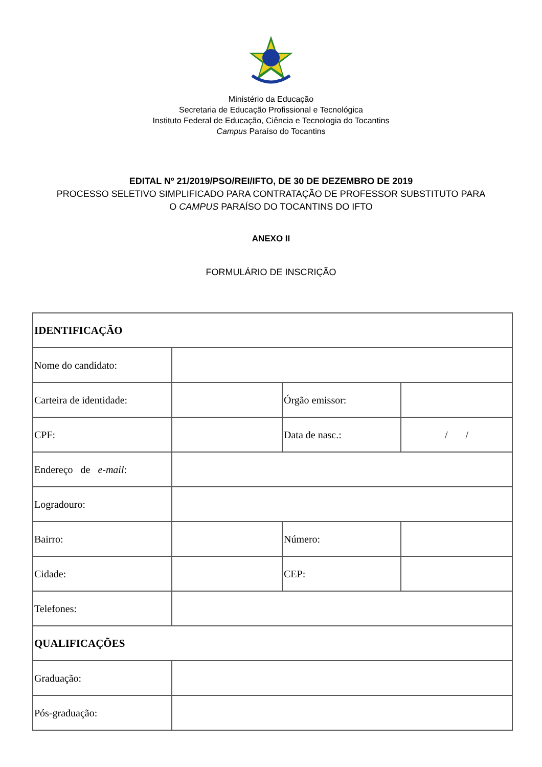Ministério da Educação
Secretaria de Educação Profissional e Tecnológica
Instituto Federal de Educação, Ciência e Tecnologia do Tocantins
Campus Paraíso do Tocantins
EDITAL Nº 21/2019/PSO/REI/IFTO, DE 30 DE DEZEMBRO DE 2019
PROCESSO SELETIVO SIMPLIFICADO PARA CONTRATAÇÃO DE PROFESSOR SUBSTITUTO PARA
O CAMPUS PARAÍSO DO TOCANTINS DO IFTO
ANEXO II
FORMULÁRIO DE INSCRIÇÃO
| IDENTIFICAÇÃO | | | |
| Nome do candidato: | | | |
| Carteira de identidade: | | Órgão emissor: | |
| CPF: | | Data de nasc.: | / / |
| Endereço de e-mail : | | | |
| Logradouro: | | | |
| Bairro: | | Número: | |
| Cidade: | | CEP: | |
| Telefones: | | | |
| QUALIFICAÇÕES | | | |
| Graduação: | | | |
| Pós-graduação: | | | |